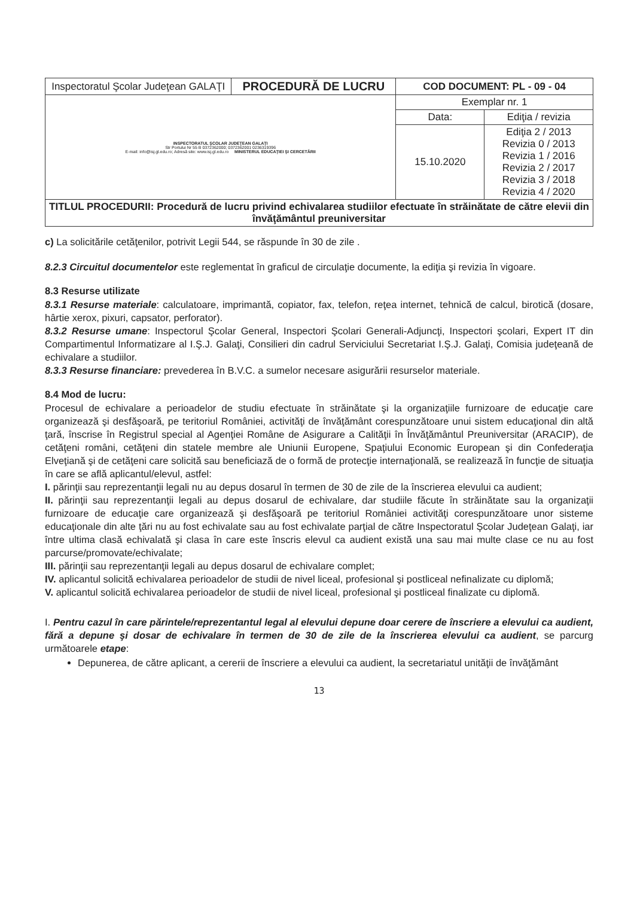| Inspectoratul Şcolar Judeţean GALAŢI | PROCEDURĂ DE LUCRU | COD DOCUMENT: PL - 09 - 04 | |
| INSPECTORATUL ŞCOLAR JUDEŢEAN GALAŢI Str Portului Nr 55 B 0372362000; 0372362001 0236319396 E-mail: info@isj.gl.edu.ro; Adresă site: www.isj.gl.edu.ro MINISTERUL EDUCAŢIEI ŞI CERCETĂRII | | Exemplar nr. 1 | |
| | | Data: | Ediţia / revizia |
| | | 15.10.2020 | Ediţia 2 / 2013 Revizia 0 / 2013 Revizia 1 / 2016 Revizia 2 / 2017 Revizia 3 / 2018 Revizia 4 / 2020 |
| TITLUL PROCEDURII: Procedură de lucru privind echivalarea studiilor efectuate în străinătate de către elevii din învăţământul preuniversitar | | | |
c) La solicitările cetăţenilor, potrivit Legii 544, se răspunde în 30 de zile .
8.2.3 Circuitul documentelor este reglementat în graficul de circulaţie documente, la ediţia şi revizia în vigoare.
8.3 Resurse utilizate
8.3.1 Resurse materiale: calculatoare, imprimantă, copiator, fax, telefon, reţea internet, tehnică de calcul, birotică (dosare, hârtie xerox, pixuri, capsator, perforator).
8.3.2 Resurse umane: Inspectorul Şcolar General, Inspectori Şcolari Generali-Adjuncţi, Inspectori şcolari, Expert IT din Compartimentul Informatizare al I.Ş.J. Galaţi, Consilieri din cadrul Serviciului Secretariat I.Ş.J. Galaţi, Comisia judeţeană de echivalare a studiilor.
8.3.3 Resurse financiare: prevederea în B.V.C. a sumelor necesare asigurării resurselor materiale.
8.4 Mod de lucru:
Procesul de echivalare a perioadelor de studiu efectuate în străinătate şi la organizaţiile furnizoare de educaţie care organizează şi desfăşoară, pe teritoriul României, activităţi de învăţământ corespunzătoare unui sistem educaţional din altă ţară, înscrise în Registrul special al Agenţiei Române de Asigurare a Calităţii în Învăţământul Preuniversitar (ARACIP), de cetăţeni români, cetăţeni din statele membre ale Uniunii Europene, Spaţiului Economic European şi din Confederaţia Elveţiană şi de cetăţeni care solicită sau beneficiază de o formă de protecţie internaţională, se realizează în funcţie de situaţia în care se află aplicantul/elevul, astfel:
I. părinţii sau reprezentanţii legali nu au depus dosarul în termen de 30 de zile de la înscrierea elevului ca audient;
II. părinţii sau reprezentanţii legali au depus dosarul de echivalare, dar studiile făcute în străinătate sau la organizaţii furnizoare de educaţie care organizează şi desfăşoară pe teritoriul României activităţi corespunzătoare unor sisteme educaţionale din alte ţări nu au fost echivalate sau au fost echivalate parţial de către Inspectoratul Şcolar Judeţean Galaţi, iar între ultima clasă echivalată şi clasa în care este înscris elevul ca audient există una sau mai multe clase ce nu au fost parcurse/promovate/echivalate;
III. părinţii sau reprezentanţii legali au depus dosarul de echivalare complet;
IV. aplicantul solicită echivalarea perioadelor de studii de nivel liceal, profesional şi postliceal nefinalizate cu diplomă;
V. aplicantul solicită echivalarea perioadelor de studii de nivel liceal, profesional şi postliceal finalizate cu diplomă.
I. Pentru cazul în care părintele/reprezentantul legal al elevului depune doar cerere de înscriere a elevului ca audient, fără a depune şi dosar de echivalare în termen de 30 de zile de la înscrierea elevului ca audient, se parcurg următoarele etape:
Depunerea, de către aplicant, a cererii de înscriere a elevului ca audient, la secretariatul unităţii de învăţământ
13